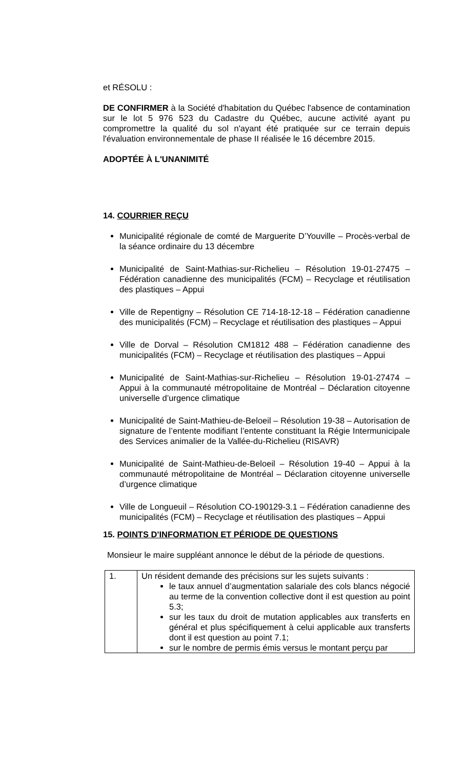et RÉSOLU :
DE CONFIRMER à la Société d'habitation du Québec l'absence de contamination sur le lot 5 976 523 du Cadastre du Québec, aucune activité ayant pu compromettre la qualité du sol n'ayant été pratiquée sur ce terrain depuis l'évaluation environnementale de phase II réalisée le 16 décembre 2015.
ADOPTÉE À L'UNANIMITÉ
14. COURRIER REÇU
Municipalité régionale de comté de Marguerite D’Youville – Procès-verbal de la séance ordinaire du 13 décembre
Municipalité de Saint-Mathias-sur-Richelieu – Résolution 19-01-27475 – Fédération canadienne des municipalités (FCM) – Recyclage et réutilisation des plastiques – Appui
Ville de Repentigny – Résolution CE 714-18-12-18 – Fédération canadienne des municipalités (FCM) – Recyclage et réutilisation des plastiques – Appui
Ville de Dorval – Résolution CM1812 488 – Fédération canadienne des municipalités (FCM) – Recyclage et réutilisation des plastiques – Appui
Municipalité de Saint-Mathias-sur-Richelieu – Résolution 19-01-27474 – Appui à la communauté métropolitaine de Montréal – Déclaration citoyenne universelle d’urgence climatique
Municipalité de Saint-Mathieu-de-Beloeil – Résolution 19-38 – Autorisation de signature de l’entente modifiant l’entente constituant la Régie Intermunicipale des Services animalier de la Vallée-du-Richelieu (RISAVR)
Municipalité de Saint-Mathieu-de-Beloeil – Résolution 19-40 – Appui à la communauté métropolitaine de Montréal – Déclaration citoyenne universelle d’urgence climatique
Ville de Longueuil – Résolution CO-190129-3.1 – Fédération canadienne des municipalités (FCM) – Recyclage et réutilisation des plastiques – Appui
15. POINTS D'INFORMATION ET PÉRIODE DE QUESTIONS
Monsieur le maire suppléant annonce le début de la période de questions.
| 1. | Un résident demande des précisions sur les sujets suivants : le taux annuel d’augmentation salariale des cols blancs négocié au terme de la convention collective dont il est question au point 5.3; sur les taux du droit de mutation applicables aux transferts en général et plus spécifiquement à celui applicable aux transferts dont il est question au point 7.1; sur le nombre de permis émis versus le montant perçu par |